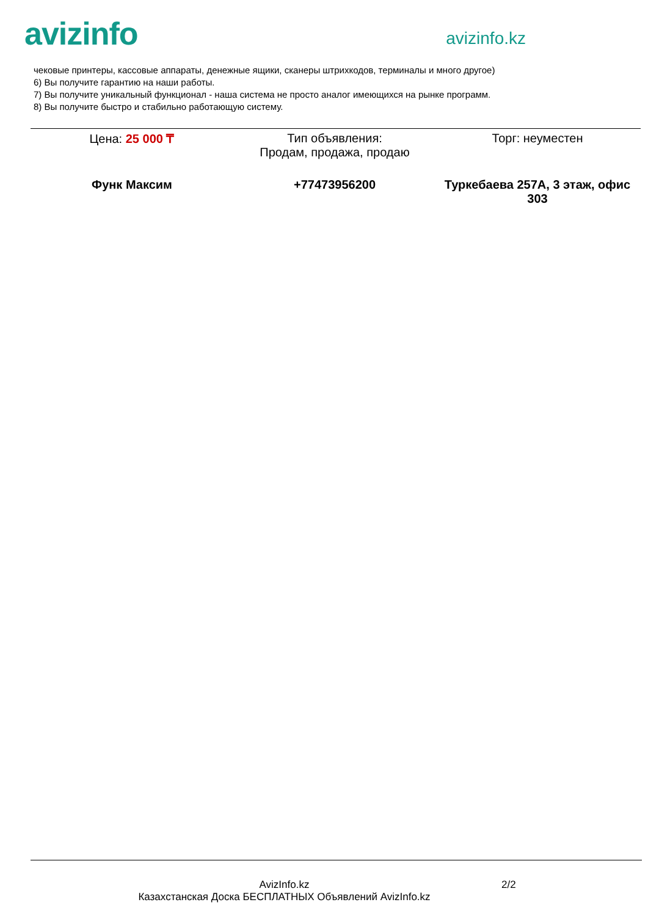avizinfo
avizinfo.kz
чековые принтеры, кассовые аппараты, денежные ящики, сканеры штрихкодов, терминалы и много другое)
6) Вы получите гарантию на наши работы.
7) Вы получите уникальный функционал - наша система не просто аналог имеющихся на рынке программ.
8) Вы получите быстро и стабильно работающую систему.
Цена: 25 000 ₸ Тип объявления:
Продам, продажа, продаю
Торг: неуместен
Функ Максим +77473956200 Туркебаева 257А, 3 этаж, офис 303
AvizInfo.kz
Казахстанская Доска БЕСПЛАТНЫХ Объявлений AvizInfo.kz
2/2